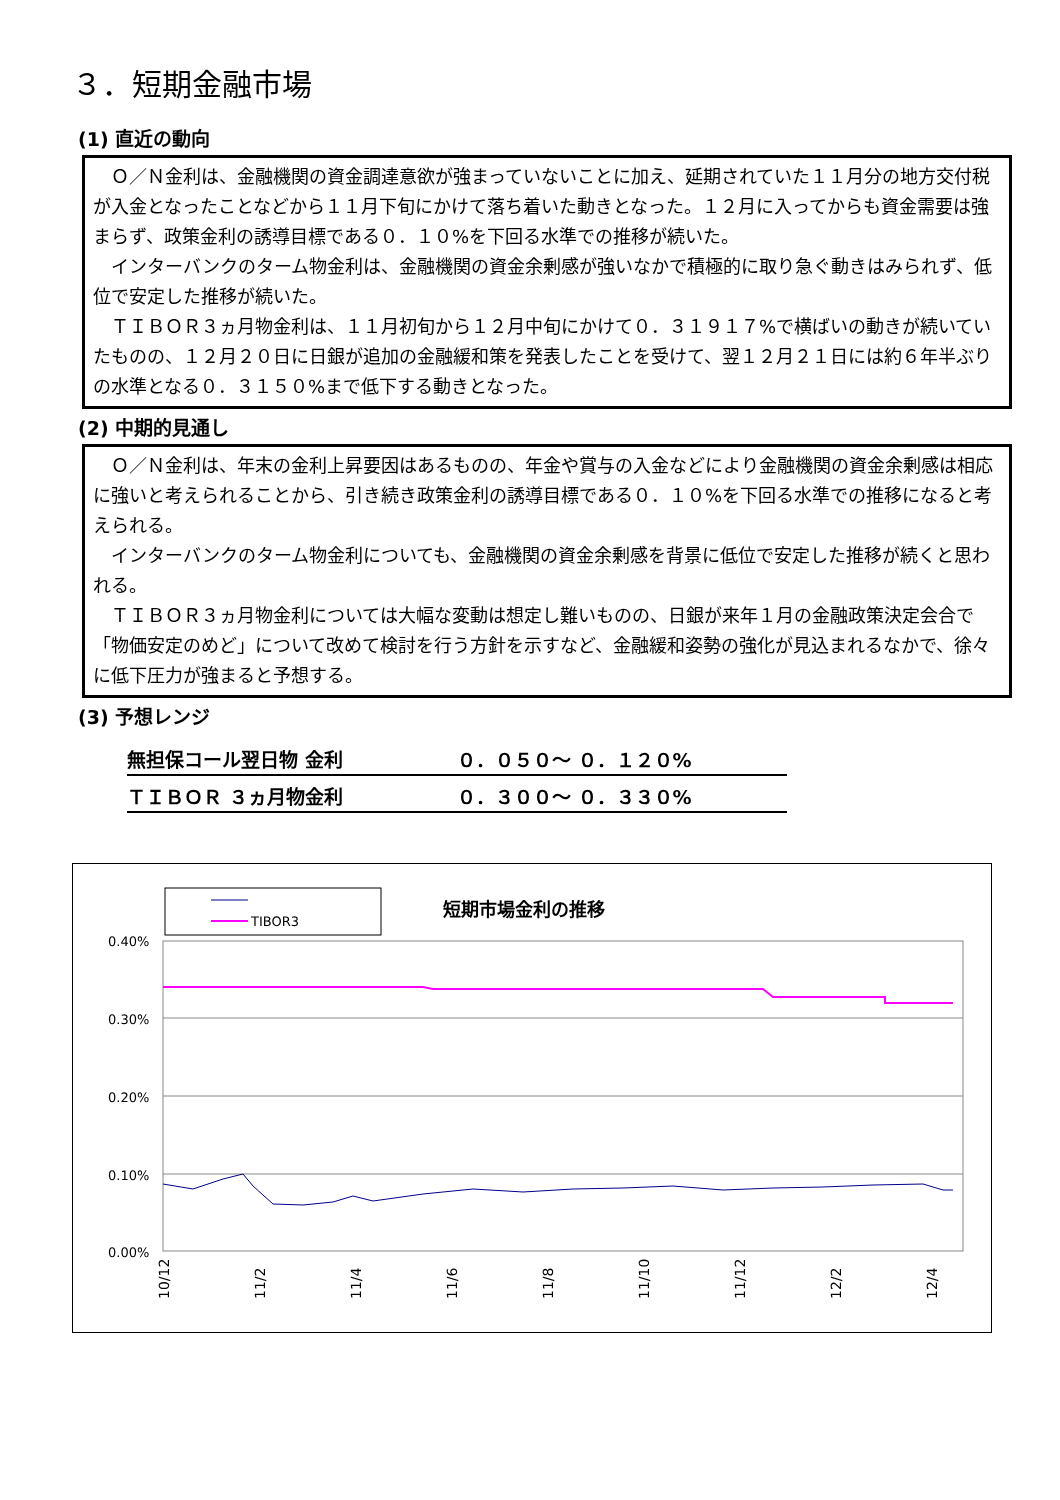３．短期金融市場
(1) 直近の動向
Ｏ／Ｎ金利は、金融機関の資金調達意欲が強まっていないことに加え、延期されていた１１月分の地方交付税が入金となったことなどから１１月下旬にかけて落ち着いた動きとなった。１２月に入ってからも資金需要は強まらず、政策金利の誘導目標である０．１０%を下回る水準での推移が続いた。
インターバンクのターム物金利は、金融機関の資金余剰感が強いなかで積極的に取り急ぐ動きはみられず、低位で安定した推移が続いた。
ＴＩＢＯＲ３ヵ月物金利は、１１月初旬から１２月中旬にかけて０．３１９１７%で横ばいの動きが続いていたものの、１２月２０日に日銀が追加の金融緩和策を発表したことを受けて、翌１２月２１日には約６年半ぶりの水準となる０．３１５０%まで低下する動きとなった。
(2) 中期的見通し
Ｏ／Ｎ金利は、年末の金利上昇要因はあるものの、年金や賞与の入金などにより金融機関の資金余剰感は相応に強いと考えられることから、引き続き政策金利の誘導目標である０．１０%を下回る水準での推移になると考えられる。
インターバンクのターム物金利についても、金融機関の資金余剰感を背景に低位で安定した推移が続くと思われる。
ＴＩＢＯＲ３ヵ月物金利については大幅な変動は想定し難いものの、日銀が来年１月の金融政策決定会合で「物価安定のめど」について改めて検討を行う方針を示すなど、金融緩和姿勢の強化が見込まれるなかで、徐々に低下圧力が強まると予想する。
(3) 予想レンジ
| 無担保コール翌日物 金利 | ０．０５０～ ０．１２０% |
| ＴＩＢＯＲ ３ヵ月物金利 | ０．３００～ ０．３３０% |
TIBOR3
短期市場金利の推移
0.40%
0.30%
0.20%
0.10%
0.00%
10/12
11/2
11/4
11/6
11/8
11/10
11/12
12/2
12/4
12/6 12/8 12/10 12/12